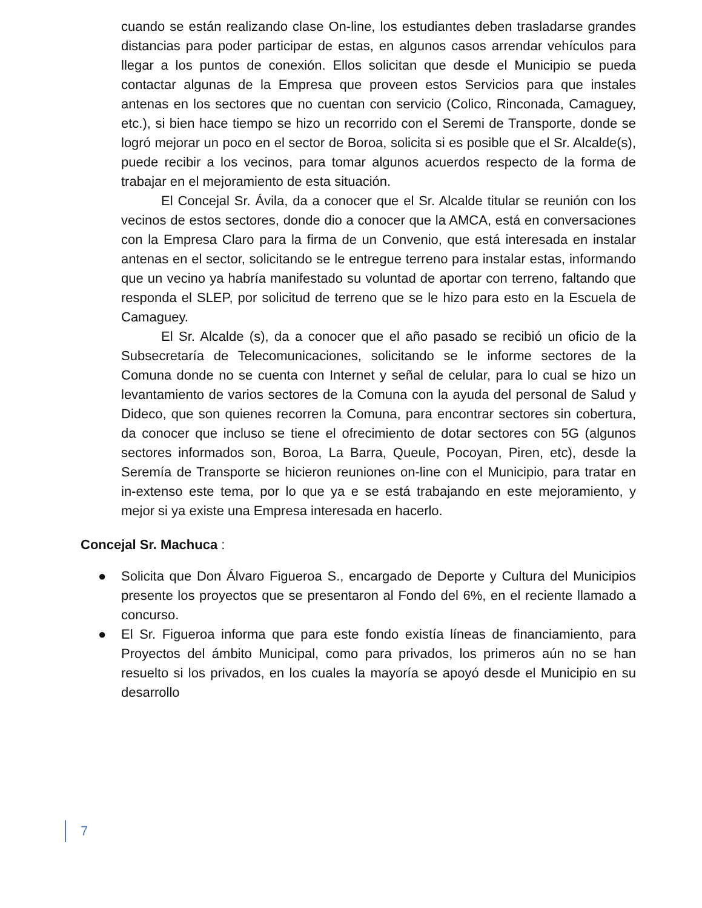cuando se están realizando clase On-line, los estudiantes deben trasladarse grandes distancias para poder participar de estas, en algunos casos arrendar vehículos para llegar a los puntos de conexión. Ellos solicitan que desde el Municipio se pueda contactar algunas de la Empresa que proveen estos Servicios para que instales antenas en los sectores que no cuentan con servicio (Colico, Rinconada, Camaguey, etc.), si bien hace tiempo se hizo un recorrido con el Seremi de Transporte, donde se logró mejorar un poco en el sector de Boroa, solicita si es posible que el Sr. Alcalde(s), puede recibir a los vecinos, para tomar algunos acuerdos respecto de la forma de trabajar en el mejoramiento de esta situación.
El Concejal Sr. Ávila, da a conocer que el Sr. Alcalde titular se reunión con los vecinos de estos sectores, donde dio a conocer que la AMCA, está en conversaciones con la Empresa Claro para la firma de un Convenio, que está interesada en instalar antenas en el sector, solicitando se le entregue terreno para instalar estas, informando que un vecino ya habría manifestado su voluntad de aportar con terreno, faltando que responda el SLEP, por solicitud de terreno que se le hizo para esto en la Escuela de Camaguey.
El Sr. Alcalde (s), da a conocer que el año pasado se recibió un oficio de la Subsecretaría de Telecomunicaciones, solicitando se le informe sectores de la Comuna donde no se cuenta con Internet y señal de celular, para lo cual se hizo un levantamiento de varios sectores de la Comuna con la ayuda del personal de Salud y Dideco, que son quienes recorren la Comuna, para encontrar sectores sin cobertura, da conocer que incluso se tiene el ofrecimiento de dotar sectores con 5G (algunos sectores informados son, Boroa, La Barra, Queule, Pocoyan, Piren, etc), desde la Seremía de Transporte se hicieron reuniones on-line con el Municipio, para tratar en in-extenso este tema, por lo que ya e se está trabajando en este mejoramiento, y mejor si ya existe una Empresa interesada en hacerlo.
Concejal Sr. Machuca :
● Solicita que Don Álvaro Figueroa S., encargado de Deporte y Cultura del Municipios presente los proyectos que se presentaron al Fondo del 6%, en el reciente llamado a concurso.
● El Sr. Figueroa informa que para este fondo existía líneas de financiamiento, para Proyectos del ámbito Municipal, como para privados, los primeros aún no se han resuelto si los privados, en los cuales la mayoría se apoyó desde el Municipio en su desarrollo
7